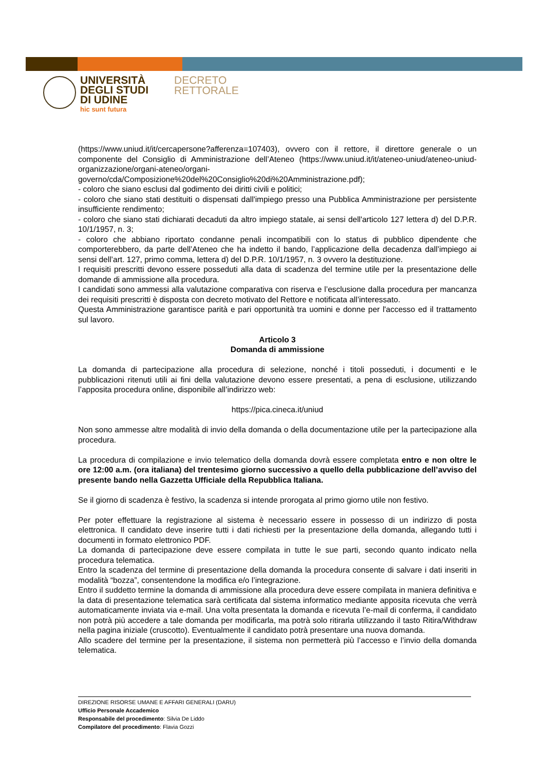UNIVERSITÀ
DEGLI STUDI
DI UDINE
hic sunt futura
DECRETO
RETTORALE
(https://www.uniud.it/it/cercapersone?afferenza=107403), ovvero con il rettore, il direttore generale o un componente del Consiglio di Amministrazione dell’Ateneo (https://www.uniud.it/it/ateneo-uniud/ateneo-uniud-organizzazione/organi-ateneo/organi-governo/cda/Composizione%20del%20Consiglio%20di%20Amministrazione.pdf);
- coloro che siano esclusi dal godimento dei diritti civili e politici;
- coloro che siano stati destituiti o dispensati dall'impiego presso una Pubblica Amministrazione per persistente insufficiente rendimento;
- coloro che siano stati dichiarati decaduti da altro impiego statale, ai sensi dell'articolo 127 lettera d) del D.P.R. 10/1/1957, n. 3;
- coloro che abbiano riportato condanne penali incompatibili con lo status di pubblico dipendente che comporterebbero, da parte dell’Ateneo che ha indetto il bando, l’applicazione della decadenza dall’impiego ai sensi dell’art. 127, primo comma, lettera d) del D.P.R. 10/1/1957, n. 3 ovvero la destituzione.
I requisiti prescritti devono essere posseduti alla data di scadenza del termine utile per la presentazione delle domande di ammissione alla procedura.
I candidati sono ammessi alla valutazione comparativa con riserva e l’esclusione dalla procedura per mancanza dei requisiti prescritti è disposta con decreto motivato del Rettore e notificata all’interessato.
Questa Amministrazione garantisce parità e pari opportunità tra uomini e donne per l'accesso ed il trattamento sul lavoro.
Articolo 3
Domanda di ammissione
La domanda di partecipazione alla procedura di selezione, nonché i titoli posseduti, i documenti e le pubblicazioni ritenuti utili ai fini della valutazione devono essere presentati, a pena di esclusione, utilizzando l’apposita procedura online, disponibile all’indirizzo web:
https://pica.cineca.it/uniud
Non sono ammesse altre modalità di invio della domanda o della documentazione utile per la partecipazione alla procedura.
La procedura di compilazione e invio telematico della domanda dovrà essere completata entro e non oltre le ore 12:00 a.m. (ora italiana) del trentesimo giorno successivo a quello della pubblicazione dell’avviso del presente bando nella Gazzetta Ufficiale della Repubblica Italiana.
Se il giorno di scadenza è festivo, la scadenza si intende prorogata al primo giorno utile non festivo.
Per poter effettuare la registrazione al sistema è necessario essere in possesso di un indirizzo di posta elettronica. Il candidato deve inserire tutti i dati richiesti per la presentazione della domanda, allegando tutti i documenti in formato elettronico PDF.
La domanda di partecipazione deve essere compilata in tutte le sue parti, secondo quanto indicato nella procedura telematica.
Entro la scadenza del termine di presentazione della domanda la procedura consente di salvare i dati inseriti in modalità “bozza”, consentendone la modifica e/o l’integrazione.
Entro il suddetto termine la domanda di ammissione alla procedura deve essere compilata in maniera definitiva e la data di presentazione telematica sarà certificata dal sistema informatico mediante apposita ricevuta che verrà automaticamente inviata via e-mail. Una volta presentata la domanda e ricevuta l’e-mail di conferma, il candidato non potrà più accedere a tale domanda per modificarla, ma potrà solo ritirarla utilizzando il tasto Ritira/Withdraw nella pagina iniziale (cruscotto). Eventualmente il candidato potrà presentare una nuova domanda.
Allo scadere del termine per la presentazione, il sistema non permetterà più l’accesso e l’invio della domanda telematica.
DIREZIONE RISORSE UMANE E AFFARI GENERALI (DARU)
Ufficio Personale Accademico
Responsabile del procedimento: Silvia De Liddo
Compilatore del procedimento: Flavia Gozzi